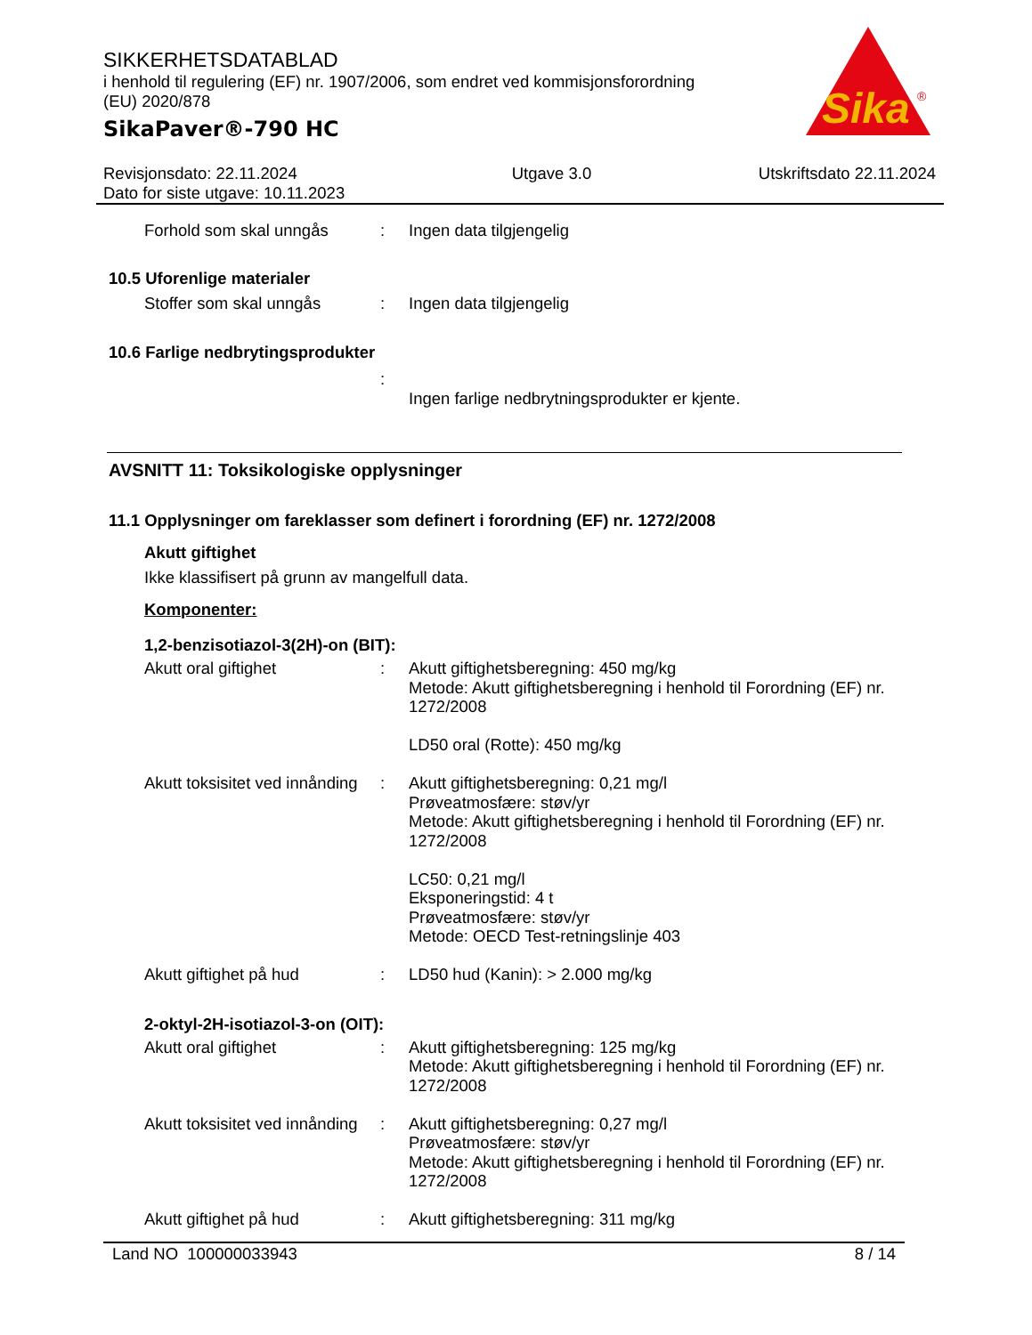SIKKERHETSDATABLAD
i henhold til regulering (EF) nr. 1907/2006, som endret ved kommisjonsforordning (EU) 2020/878
SikaPaver®-790 HC
Sika
®
Revisjonsdato: 22.11.2024
Dato for siste utgave: 10.11.2023
Utgave 3.0 Utskriftsdato 22.11.2024
| Forhold som skal unngås | : | Ingen data tilgjengelig |
10.5 Uforenlige materialer
| Stoffer som skal unngås | : | Ingen data tilgjengelig |
10.6 Farlige nedbrytingsprodukter
| | : | |
| | | Ingen farlige nedbrytningsprodukter er kjente. |
AVSNITT 11: Toksikologiske opplysninger
11.1 Opplysninger om fareklasser som definert i forordning (EF) nr. 1272/2008
Akutt giftighet
Ikke klassifisert på grunn av mangelfull data.
Komponenter:
1,2-benzisotiazol-3(2H)-on (BIT):
| Akutt oral giftighet | : | Akutt giftighetsberegning: 450 mg/kg Metode: Akutt giftighetsberegning i henhold til Forordning (EF) nr. 1272/2008 LD50 oral (Rotte): 450 mg/kg |
| Akutt toksisitet ved innånding | : | Akutt giftighetsberegning: 0,21 mg/l Prøveatmosfære: støv/yr Metode: Akutt giftighetsberegning i henhold til Forordning (EF) nr. 1272/2008 LC50: 0,21 mg/l Eksponeringstid: 4 t Prøveatmosfære: støv/yr Metode: OECD Test-retningslinje 403 |
| Akutt giftighet på hud | : | LD50 hud (Kanin): > 2.000 mg/kg |
2-oktyl-2H-isotiazol-3-on (OIT):
| Akutt oral giftighet | : | Akutt giftighetsberegning: 125 mg/kg Metode: Akutt giftighetsberegning i henhold til Forordning (EF) nr. 1272/2008 |
| Akutt toksisitet ved innånding | : | Akutt giftighetsberegning: 0,27 mg/l Prøveatmosfære: støv/yr Metode: Akutt giftighetsberegning i henhold til Forordning (EF) nr. 1272/2008 |
| Akutt giftighet på hud | : | Akutt giftighetsberegning: 311 mg/kg |
Land NO 100000033943 8 / 14